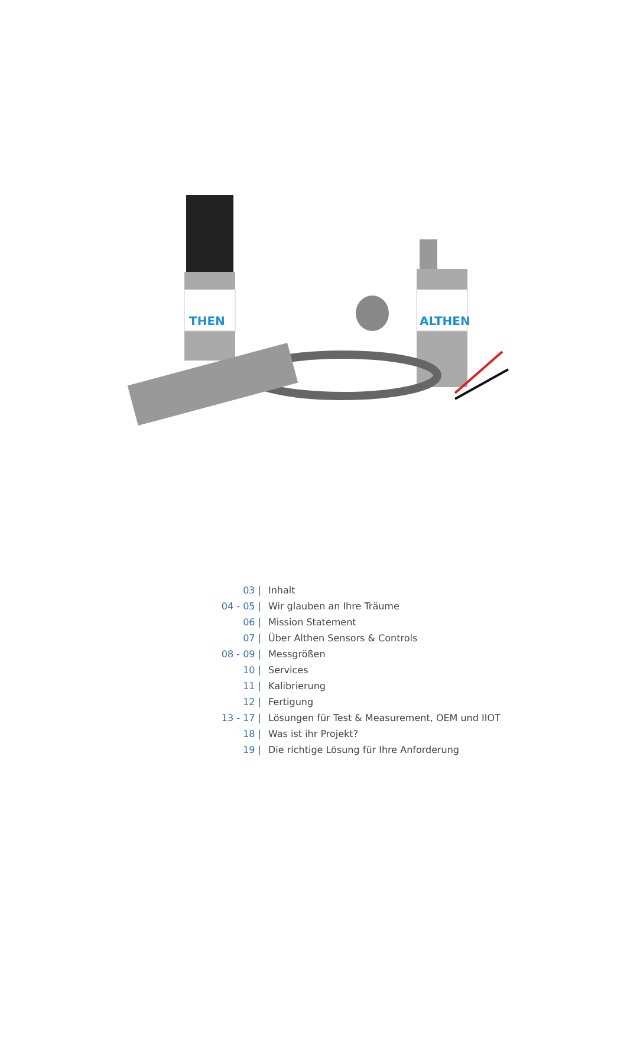THEN
ALTHEN
| 03 / | Inhalt |
| 04 - 05 / | Wir glauben an Ihre Träume |
| 06 / | Mission Statement |
| 07 / | Über Althen Sensors & Controls |
| 08 - 09 / | Messgrößen |
| 10 / | Services |
| 11 / | Kalibrierung |
| 12 / | Fertigung |
| 13 - 17 / | Lösungen für Test & Measurement, OEM und IIOT |
| 18 / | Was ist ihr Projekt? |
| 19 / | Die richtige Lösung für Ihre Anforderung |